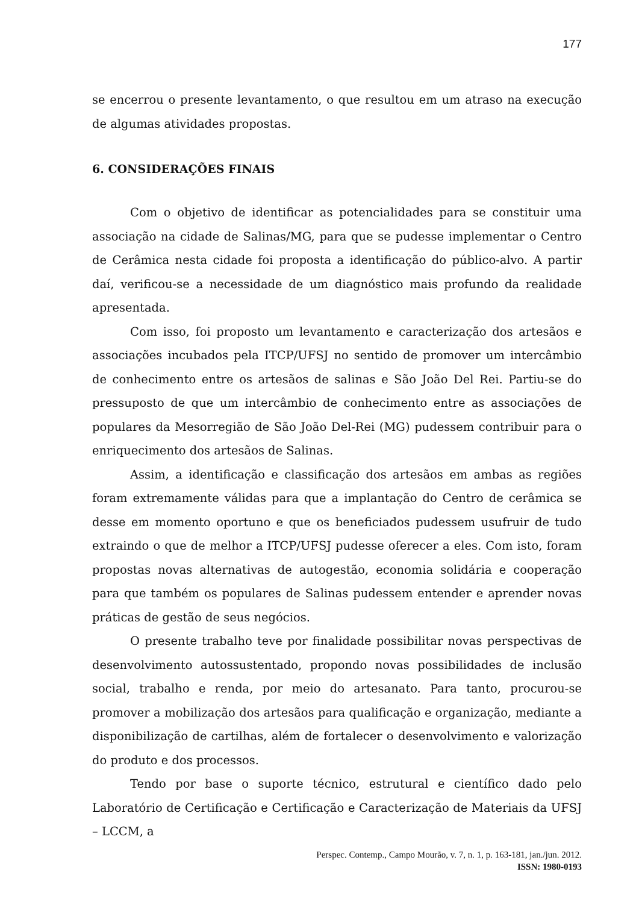177
se encerrou o presente levantamento, o que resultou em um atraso na execução de algumas atividades propostas.
6. CONSIDERAÇÕES FINAIS
Com o objetivo de identificar as potencialidades para se constituir uma associação na cidade de Salinas/MG, para que se pudesse implementar o Centro de Cerâmica nesta cidade foi proposta a identificação do público-alvo. A partir daí, verificou-se a necessidade de um diagnóstico mais profundo da realidade apresentada.
Com isso, foi proposto um levantamento e caracterização dos artesãos e associações incubados pela ITCP/UFSJ no sentido de promover um intercâmbio de conhecimento entre os artesãos de salinas e São João Del Rei. Partiu-se do pressuposto de que um intercâmbio de conhecimento entre as associações de populares da Mesorregião de São João Del-Rei (MG) pudessem contribuir para o enriquecimento dos artesãos de Salinas.
Assim, a identificação e classificação dos artesãos em ambas as regiões foram extremamente válidas para que a implantação do Centro de cerâmica se desse em momento oportuno e que os beneficiados pudessem usufruir de tudo extraindo o que de melhor a ITCP/UFSJ pudesse oferecer a eles. Com isto, foram propostas novas alternativas de autogestão, economia solidária e cooperação para que também os populares de Salinas pudessem entender e aprender novas práticas de gestão de seus negócios.
O presente trabalho teve por finalidade possibilitar novas perspectivas de desenvolvimento autossustentado, propondo novas possibilidades de inclusão social, trabalho e renda, por meio do artesanato. Para tanto, procurou-se promover a mobilização dos artesãos para qualificação e organização, mediante a disponibilização de cartilhas, além de fortalecer o desenvolvimento e valorização do produto e dos processos.
Tendo por base o suporte técnico, estrutural e científico dado pelo Laboratório de Certificação e Certificação e Caracterização de Materiais da UFSJ – LCCM, a
Perspec. Contemp., Campo Mourão, v. 7, n. 1, p. 163-181, jan./jun. 2012.
ISSN: 1980-0193